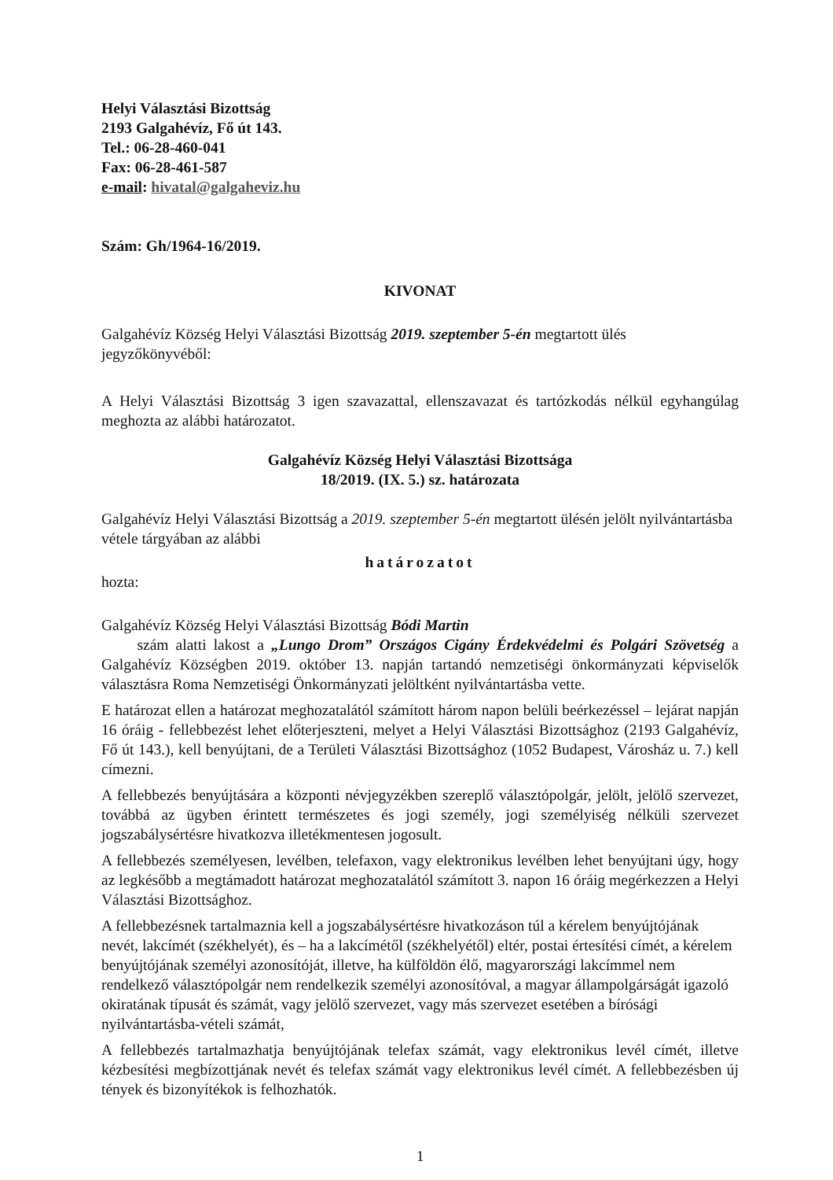Helyi Választási Bizottság
2193 Galgahévíz, Fő út 143.
Tel.: 06-28-460-041
Fax: 06-28-461-587
e-mail: hivatal@galgaheviz.hu
Szám: Gh/1964-16/2019.
KIVONAT
Galgahévíz Község Helyi Választási Bizottság 2019. szeptember 5-én megtartott ülés jegyzőkönyvéből:
A Helyi Választási Bizottság 3 igen szavazattal, ellenszavazat és tartózkodás nélkül egyhangúlag meghozta az alábbi határozatot.
Galgahévíz Község Helyi Választási Bizottsága
18/2019. (IX. 5.) sz. határozata
Galgahévíz Helyi Választási Bizottság a 2019. szeptember 5-én megtartott ülésén jelölt nyilvántartásba vétele tárgyában az alábbi
határozatot
hozta:
Galgahévíz Község Helyi Választási Bizottság Bódi Martin
szám alatti lakost a „Lungo Drom” Országos Cigány Érdekvédelmi és Polgári Szövetség a Galgahévíz Községben 2019. október 13. napján tartandó nemzetiségi önkormányzati képviselők választásra Roma Nemzetiségi Önkormányzati jelöltként nyilvántartásba vette.
E határozat ellen a határozat meghozatalától számított három napon belüli beérkezéssel – lejárat napján 16 óráig - fellebbezést lehet előterjeszteni, melyet a Helyi Választási Bizottsághoz (2193 Galgahévíz, Fő út 143.), kell benyújtani, de a Területi Választási Bizottsághoz (1052 Budapest, Városház u. 7.) kell címezni.
A fellebbezés benyújtására a központi névjegyzékben szereplő választópolgár, jelölt, jelölő szervezet, továbbá az ügyben érintett természetes és jogi személy, jogi személyiség nélküli szervezet jogszabálysértésre hivatkozva illetékmentesen jogosult.
A fellebbezés személyesen, levélben, telefaxon, vagy elektronikus levélben lehet benyújtani úgy, hogy az legkésőbb a megtámadott határozat meghozatalától számított 3. napon 16 óráig megérkezzen a Helyi Választási Bizottsághoz.
A fellebbezésnek tartalmaznia kell a jogszabálysértésre hivatkozáson túl a kérelem benyújtójának nevét, lakcímét (székhelyét), és – ha a lakcímétől (székhelyétől) eltér, postai értesítési címét, a kérelem benyújtójának személyi azonosítóját, illetve, ha külföldön élő, magyarországi lakcímmel nem rendelkező választópolgár nem rendelkezik személyi azonosítóval, a magyar állampolgárságát igazoló okiratának típusát és számát, vagy jelölő szervezet, vagy más szervezet esetében a bírósági nyilvántartásba-vételi számát,
A fellebbezés tartalmazhatja benyújtójának telefax számát, vagy elektronikus levél címét, illetve kézbesítési megbízottjának nevét és telefax számát vagy elektronikus levél címét. A fellebbezésben új tények és bizonyítékok is felhozhatók.
1